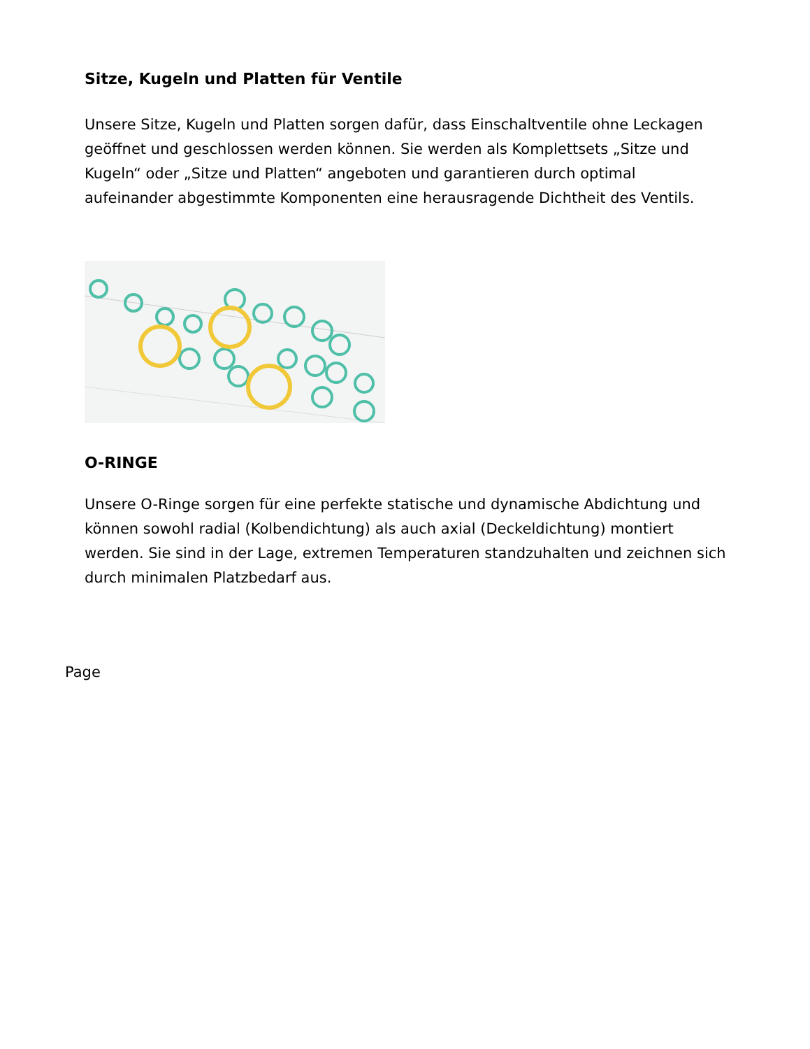Sitze, Kugeln und Platten für Ventile
Unsere Sitze, Kugeln und Platten sorgen dafür, dass Einschaltventile ohne Leckagen geöffnet und geschlossen werden können. Sie werden als Komplettsets „Sitze und Kugeln“ oder „Sitze und Platten“ angeboten und garantieren durch optimal aufeinander abgestimmte Komponenten eine herausragende Dichtheit des Ventils.
O-RINGE
Unsere O-Ringe sorgen für eine perfekte statische und dynamische Abdichtung und können sowohl radial (Kolbendichtung) als auch axial (Deckeldichtung) montiert werden. Sie sind in der Lage, extremen Temperaturen standzuhalten und zeichnen sich durch minimalen Platzbedarf aus.
Page